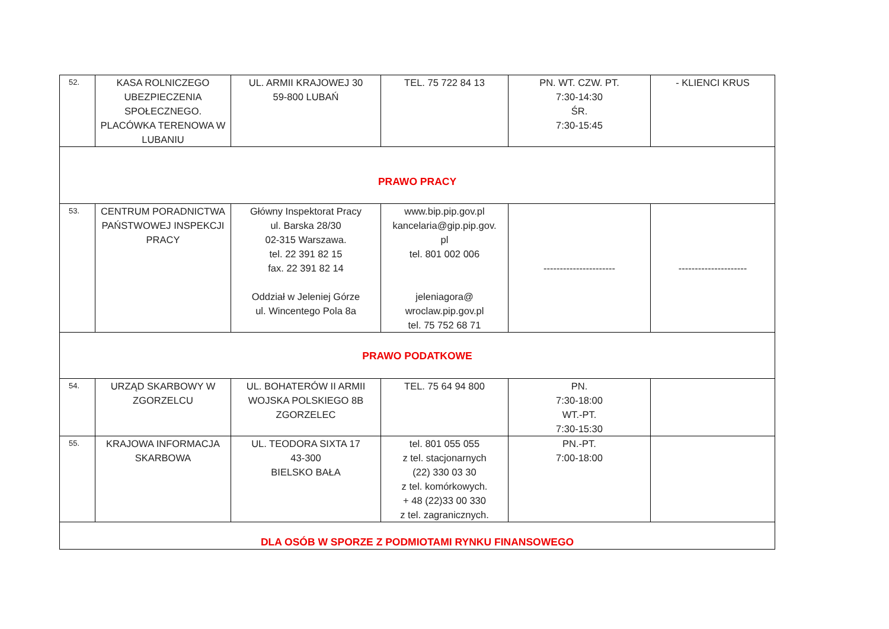| 52. | KASA ROLNICZEGO UBEZPIECZENIA SPOŁECZNEGO. PLACÓWKA TERENOWA W LUBANIU | UL. ARMII KRAJOWEJ 30 59-800 LUBAŃ | TEL. 75 722 84 13 | PN. WT. CZW. PT. 7:30-14:30 ŚR. 7:30-15:45 | - KLIENCI KRUS |
| PRAWO PRACY | | | | | |
| 53. | CENTRUM PORADNICTWA PAŃSTWOWEJ INSPEKCJI PRACY | Główny Inspektorat Pracy ul. Barska 28/30 02-315 Warszawa. tel. 22 391 82 15 fax. 22 391 82 14 Oddział w Jeleniej Górze ul. Wincentego Pola 8a | www.bip.pip.gov.pl kancelaria@gip.pip.gov. pl tel. 801 002 006 jeleniagora@ wroclaw.pip.gov.pl tel. 75 752 68 71 | ---------------------- | --------------------- |
| PRAWO PODATKOWE | | | | | |
| 54. | URZĄD SKARBOWY W ZGORZELCU | UL. BOHATERÓW II ARMII WOJSKA POLSKIEGO 8B ZGORZELEC | TEL. 75 64 94 800 | PN. 7:30-18:00 WT.-PT. 7:30-15:30 | |
| 55. | KRAJOWA INFORMACJA SKARBOWA | UL. TEODORA SIXTA 17 43-300 BIELSKO BAŁA | tel. 801 055 055 z tel. stacjonarnych (22) 330 03 30 z tel. komórkowych. + 48 (22)33 00 330 z tel. zagranicznych. | PN.-PT. 7:00-18:00 | |
| DLA OSÓB W SPORZE Z PODMIOTAMI RYNKU FINANSOWEGO | | | | | |